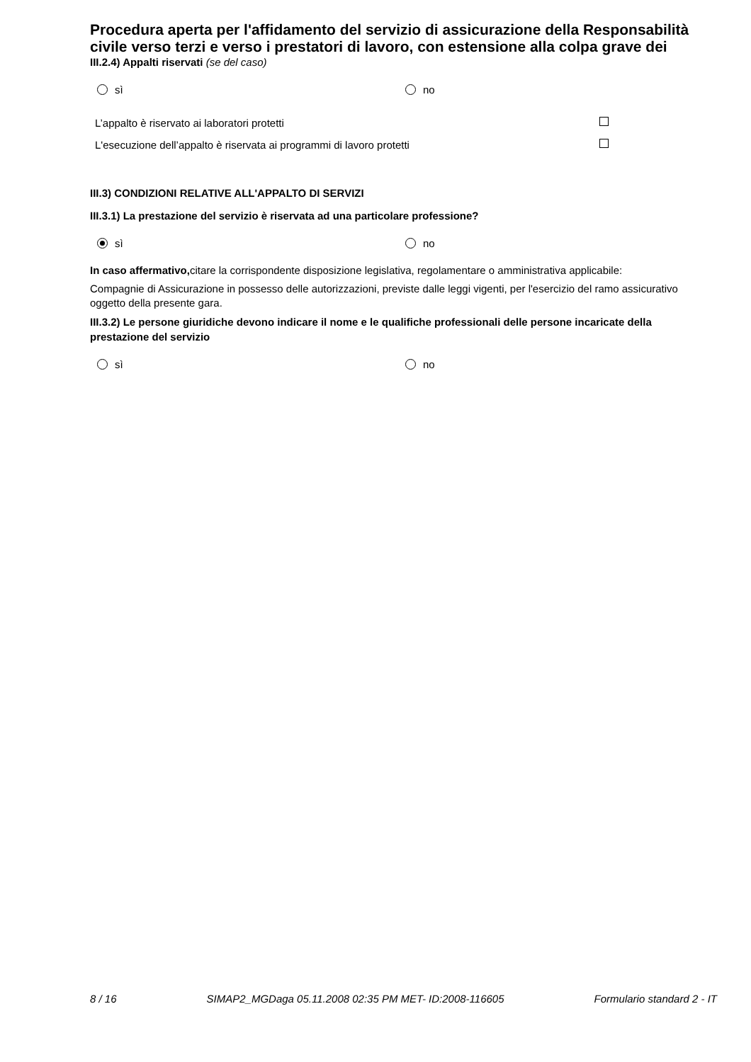Procedura aperta per l'affidamento del servizio di assicurazione della Responsabilità civile verso terzi e verso i prestatori di lavoro, con estensione alla colpa grave dei
III.2.4) Appalti riservati (se del caso)
sì no
L’appalto è riservato ai laboratori protetti
L'esecuzione dell’appalto è riservata ai programmi di lavoro protetti
III.3) CONDIZIONI RELATIVE ALL'APPALTO DI SERVIZI
III.3.1) La prestazione del servizio è riservata ad una particolare professione?
sì no
In caso affermativo, citare la corrispondente disposizione legislativa, regolamentare o amministrativa applicabile:
Compagnie di Assicurazione in possesso delle autorizzazioni, previste dalle leggi vigenti, per l'esercizio del ramo assicurativo oggetto della presente gara.
III.3.2) Le persone giuridiche devono indicare il nome e le qualifiche professionali delle persone incaricate della prestazione del servizio
sì no
8 / 16 SIMAP2_MGDaga 05.11.2008 02:35 PM MET- ID:2008-116605 Formulario standard 2 - IT